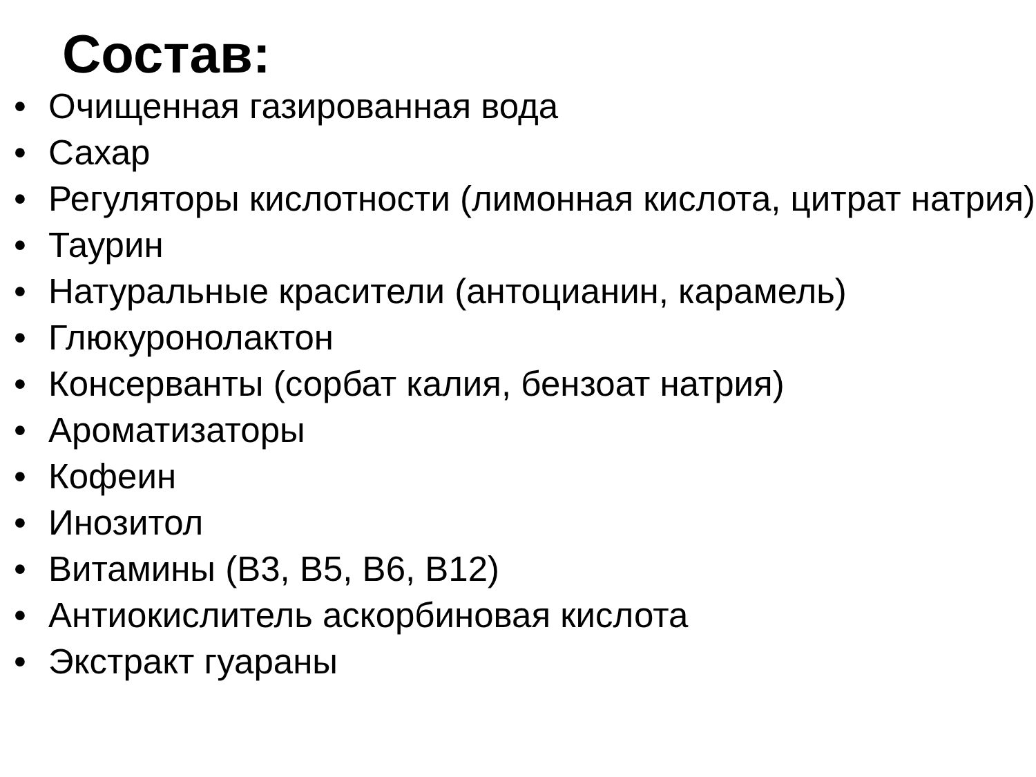Состав:
• Очищенная газированная вода
• Сахар
• Регуляторы кислотности (лимонная кислота, цитрат натрия)
• Таурин
• Натуральные красители (антоцианин, карамель)
• Глюкуронолактон
• Консерванты (сорбат калия, бензоат натрия)
• Ароматизаторы
• Кофеин
• Инозитол
• Витамины (B3, B5, B6, B12)
• Антиокислитель аскорбиновая кислота
• Экстракт гуараны